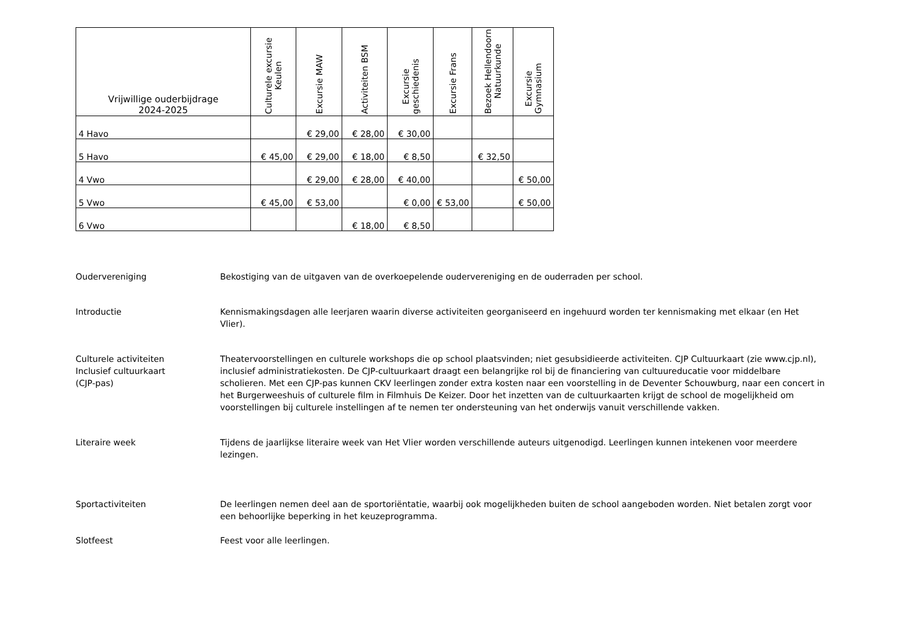| Vrijwillige ouderbijdrage 2024-2025 | Culturele excursie Keulen | Excursie MAW | Activiteiten BSM | Excursie geschiedenis | Excursie Frans | Bezoek Hellendoorn Natuurkunde | Excursie Gymnasium |
| --- | --- | --- | --- | --- | --- | --- | --- |
| 4 Havo | | € 29,00 | € 28,00 | € 30,00 | | | |
| 5 Havo | € 45,00 | € 29,00 | € 18,00 | € 8,50 | | € 32,50 | |
| 4 Vwo | | € 29,00 | € 28,00 | € 40,00 | | | € 50,00 |
| 5 Vwo | € 45,00 | € 53,00 | | € 0,00 | € 53,00 | | € 50,00 |
| 6 Vwo | | | € 18,00 | € 8,50 | | | |
Oudervereniging Bekostiging van de uitgaven van de overkoepelende oudervereniging en de ouderraden per school.
Introductie Kennismakingsdagen alle leerjaren waarin diverse activiteiten georganiseerd en ingehuurd worden ter kennismaking met elkaar (en Het Vlier).
Culturele activiteiten
Inclusief cultuurkaart
(CJP-pas)
Theatervoorstellingen en culturele workshops die op school plaatsvinden; niet gesubsidieerde activiteiten. CJP Cultuurkaart (zie www.cjp.nl), inclusief administratiekosten. De CJP-cultuurkaart draagt een belangrijke rol bij de financiering van cultuureducatie voor middelbare scholieren. Met een CJP-pas kunnen CKV leerlingen zonder extra kosten naar een voorstelling in de Deventer Schouwburg, naar een concert in het Burgerweeshuis of culturele film in Filmhuis De Keizer. Door het inzetten van de cultuurkaarten krijgt de school de mogelijkheid om voorstellingen bij culturele instellingen af te nemen ter ondersteuning van het onderwijs vanuit verschillende vakken.
Literaire week Tijdens de jaarlijkse literaire week van Het Vlier worden verschillende auteurs uitgenodigd. Leerlingen kunnen intekenen voor meerdere lezingen.
Sportactiviteiten De leerlingen nemen deel aan de sportoriëntatie, waarbij ook mogelijkheden buiten de school aangeboden worden. Niet betalen zorgt voor een behoorlijke beperking in het keuzeprogramma.
Slotfeest Feest voor alle leerlingen.